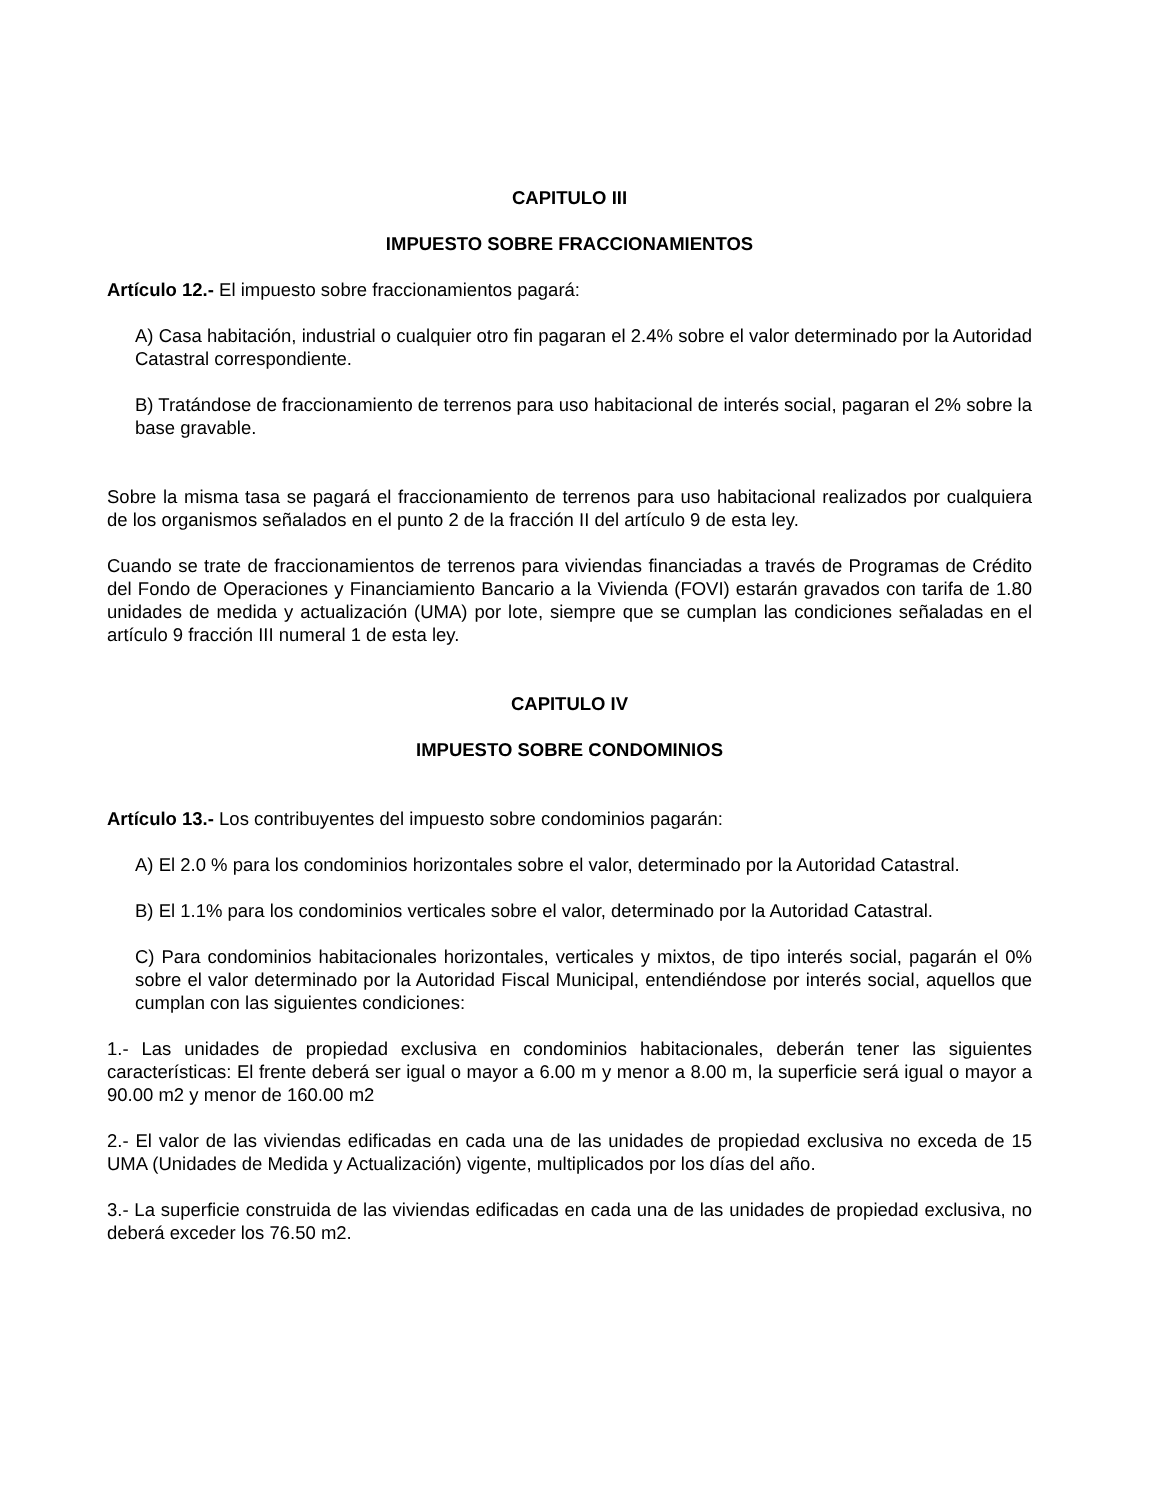CAPITULO III
IMPUESTO SOBRE FRACCIONAMIENTOS
Artículo 12.- El impuesto sobre fraccionamientos pagará:
A) Casa habitación, industrial o cualquier otro fin pagaran el 2.4% sobre el valor determinado por la Autoridad Catastral correspondiente.
B) Tratándose de fraccionamiento de terrenos para uso habitacional de interés social, pagaran el 2% sobre la base gravable.
Sobre la misma tasa se pagará el fraccionamiento de terrenos para uso habitacional realizados por cualquiera de los organismos señalados en el punto 2 de la fracción II del artículo 9 de esta ley.
Cuando se trate de fraccionamientos de terrenos para viviendas financiadas a través de Programas de Crédito del Fondo de Operaciones y Financiamiento Bancario a la Vivienda (FOVI) estarán gravados con tarifa de 1.80 unidades de medida y actualización (UMA) por lote, siempre que se cumplan las condiciones señaladas en el artículo 9 fracción III numeral 1 de esta ley.
CAPITULO IV
IMPUESTO SOBRE CONDOMINIOS
Artículo 13.- Los contribuyentes del impuesto sobre condominios pagarán:
A) El 2.0 % para los condominios horizontales sobre el valor, determinado por la Autoridad Catastral.
B) El 1.1% para los condominios verticales sobre el valor, determinado por la Autoridad Catastral.
C) Para condominios habitacionales horizontales, verticales y mixtos, de tipo interés social, pagarán el 0% sobre el valor determinado por la Autoridad Fiscal Municipal, entendiéndose por interés social, aquellos que cumplan con las siguientes condiciones:
1.- Las unidades de propiedad exclusiva en condominios habitacionales, deberán tener las siguientes características: El frente deberá ser igual o mayor a 6.00 m y menor a 8.00 m, la superficie será igual o mayor a 90.00 m2 y menor de 160.00 m2
2.- El valor de las viviendas edificadas en cada una de las unidades de propiedad exclusiva no exceda de 15 UMA (Unidades de Medida y Actualización) vigente, multiplicados por los días del año.
3.- La superficie construida de las viviendas edificadas en cada una de las unidades de propiedad exclusiva, no deberá exceder los 76.50 m2.